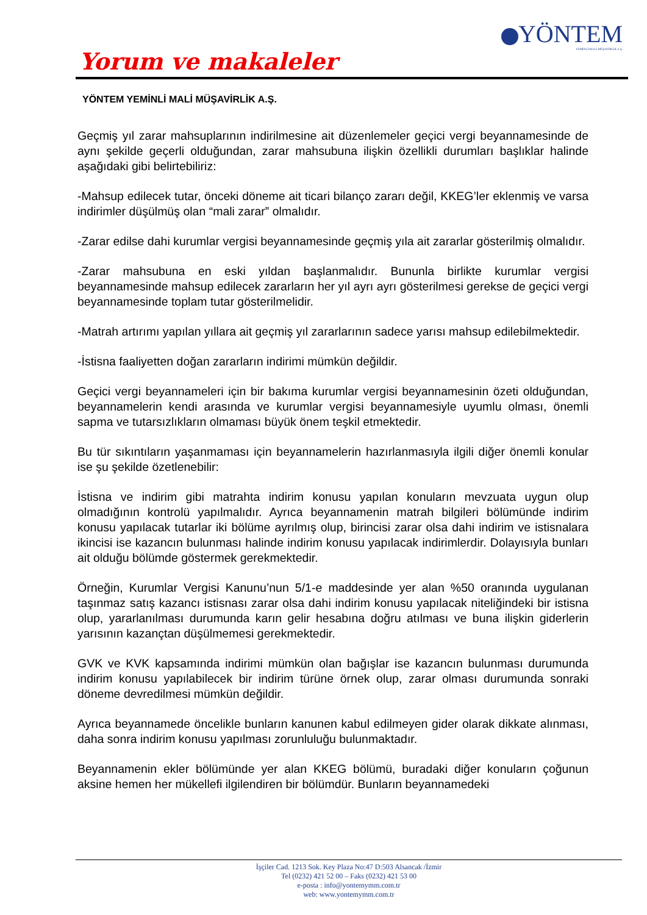YÖNTEM
YEMİNLİ MALİ MÜŞAVİRLİK A.Ş.
Yorum ve makaleler
YÖNTEM YEMİNLİ MALİ MÜŞAVİRLİK A.Ş.
Geçmiş yıl zarar mahsuplarının indirilmesine ait düzenlemeler geçici vergi beyannamesinde de aynı şekilde geçerli olduğundan, zarar mahsubuna ilişkin özellikli durumları başlıklar halinde aşağıdaki gibi belirtebiliriz:
-Mahsup edilecek tutar, önceki döneme ait ticari bilanço zararı değil, KKEG’ler eklenmiş ve varsa indirimler düşülmüş olan “mali zarar” olmalıdır.
-Zarar edilse dahi kurumlar vergisi beyannamesinde geçmiş yıla ait zararlar gösterilmiş olmalıdır.
-Zarar mahsubuna en eski yıldan başlanmalıdır. Bununla birlikte kurumlar vergisi beyannamesinde mahsup edilecek zararların her yıl ayrı ayrı gösterilmesi gerekse de geçici vergi beyannamesinde toplam tutar gösterilmelidir.
-Matrah artırımı yapılan yıllara ait geçmiş yıl zararlarının sadece yarısı mahsup edilebilmektedir.
-İstisna faaliyetten doğan zararların indirimi mümkün değildir.
Geçici vergi beyannameleri için bir bakıma kurumlar vergisi beyannamesinin özeti olduğundan, beyannamelerin kendi arasında ve kurumlar vergisi beyannamesiyle uyumlu olması, önemli sapma ve tutarsızlıkların olmaması büyük önem teşkil etmektedir.
Bu tür sıkıntıların yaşanmaması için beyannamelerin hazırlanmasıyla ilgili diğer önemli konular ise şu şekilde özetlenebilir:
İstisna ve indirim gibi matrahta indirim konusu yapılan konuların mevzuata uygun olup olmadığının kontrolü yapılmalıdır. Ayrıca beyannamenin matrah bilgileri bölümünde indirim konusu yapılacak tutarlar iki bölüme ayrılmış olup, birincisi zarar olsa dahi indirim ve istisnalara ikincisi ise kazancın bulunması halinde indirim konusu yapılacak indirimlerdir. Dolayısıyla bunları ait olduğu bölümde göstermek gerekmektedir.
Örneğin, Kurumlar Vergisi Kanunu’nun 5/1-e maddesinde yer alan %50 oranında uygulanan taşınmaz satış kazancı istisnası zarar olsa dahi indirim konusu yapılacak niteliğindeki bir istisna olup, yararlanılması durumunda karın gelir hesabına doğru atılması ve buna ilişkin giderlerin yarısının kazançtan düşülmemesi gerekmektedir.
GVK ve KVK kapsamında indirimi mümkün olan bağışlar ise kazancın bulunması durumunda indirim konusu yapılabilecek bir indirim türüne örnek olup, zarar olması durumunda sonraki döneme devredilmesi mümkün değildir.
Ayrıca beyannamede öncelikle bunların kanunen kabul edilmeyen gider olarak dikkate alınması, daha sonra indirim konusu yapılması zorunluluğu bulunmaktadır.
Beyannamenin ekler bölümünde yer alan KKEG bölümü, buradaki diğer konuların çoğunun aksine hemen her mükellefi ilgilendiren bir bölümdür. Bunların beyannamedeki
İşçiler Cad. 1213 Sok. Key Plaza No:47 D:503 Alsancak /İzmir
Tel (0232) 421 52 00 – Faks (0232) 421 53 00
e-posta : info@yontemymm.com.tr
web: www.yontemymm.com.tr